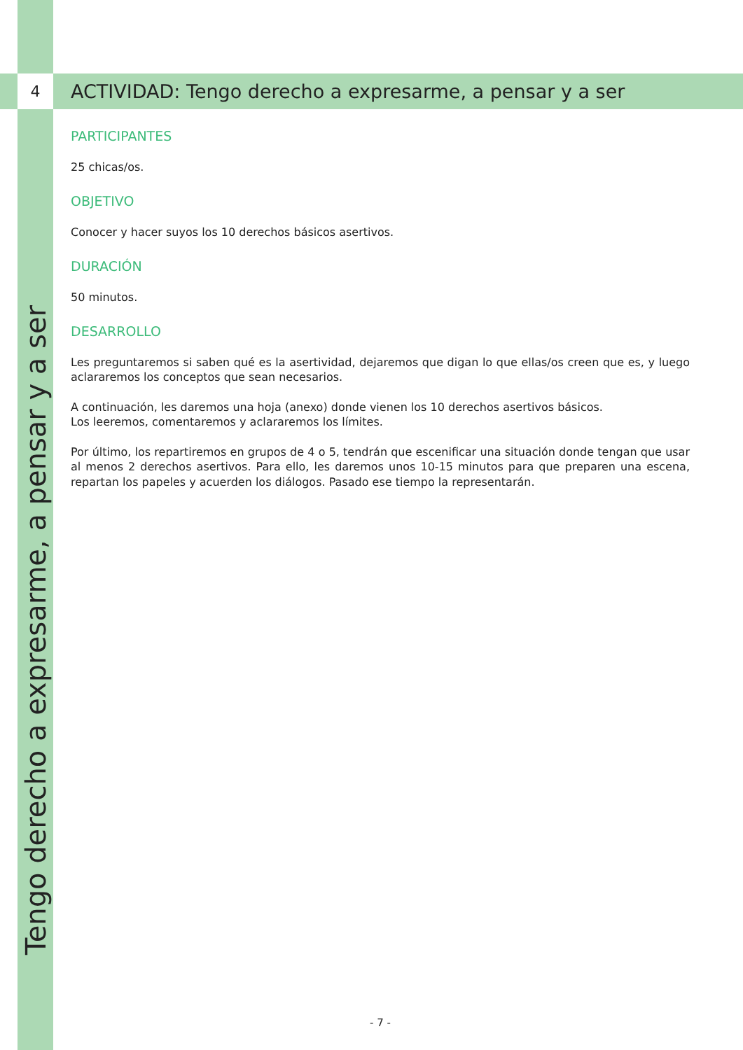4
ACTIVIDAD: Tengo derecho a expresarme, a pensar y a ser
PARTICIPANTES
25 chicas/os.
OBJETIVO
Conocer y hacer suyos los 10 derechos básicos asertivos.
DURACIÓN
50 minutos.
DESARROLLO
Les preguntaremos si saben qué es la asertividad, dejaremos que digan lo que ellas/os creen que es, y luego aclararemos los conceptos que sean necesarios.
A continuación, les daremos una hoja (anexo) donde vienen los 10 derechos asertivos básicos.
Los leeremos, comentaremos y aclararemos los límites.
Por último, los repartiremos en grupos de 4 o 5, tendrán que escenificar una situación donde tengan que usar al menos 2 derechos asertivos. Para ello, les daremos unos 10-15 minutos para que preparen una escena, repartan los papeles y acuerden los diálogos. Pasado ese tiempo la representarán.
Tengo derecho a expresarme, a pensar y a ser
- 7 -